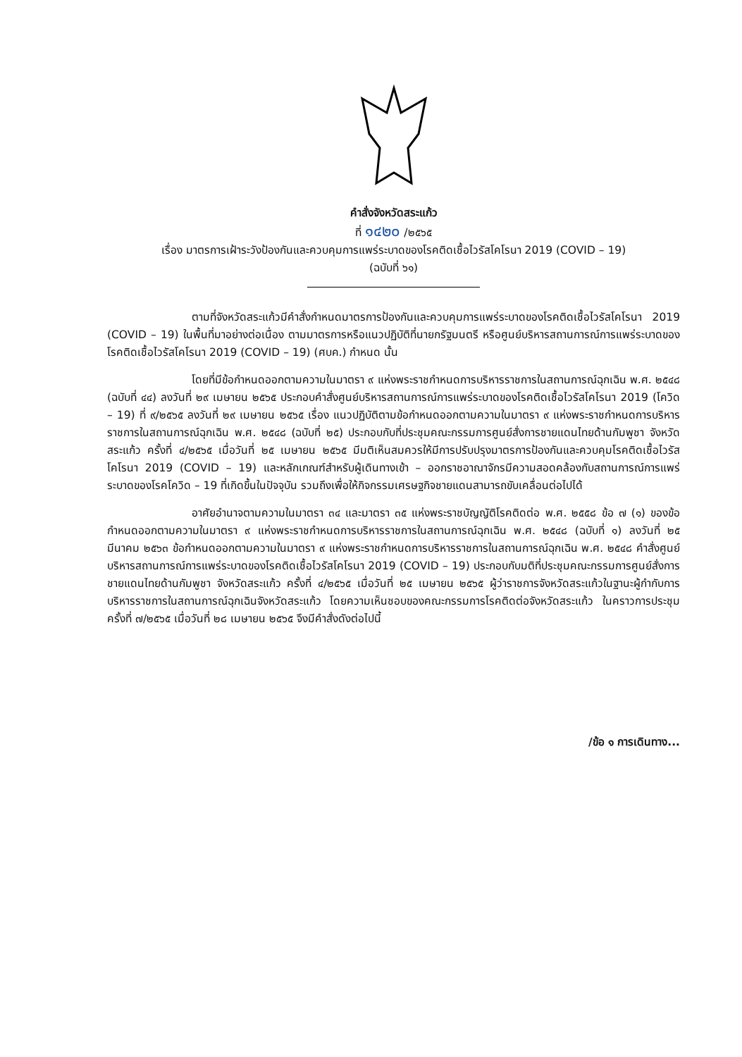คำสั่งจังหวัดสระแก้ว
ที่ ๑๔๒๐ /๒๕๖๕
เรื่อง มาตรการเฝ้าระวังป้องกันและควบคุมการแพร่ระบาดของโรคติดเชื้อไวรัสโคโรนา 2019 (COVID – 19)
(ฉบับที่ ๖๑)
ตามที่จังหวัดสระแก้วมีคำสั่งกำหนดมาตรการป้องกันและควบคุมการแพร่ระบาดของโรคติดเชื้อไวรัสโคโรนา 2019 (COVID – 19) ในพื้นที่มาอย่างต่อเนื่อง ตามมาตรการหรือแนวปฏิบัติที่นายกรัฐมนตรี หรือศูนย์บริหารสถานการณ์การแพร่ระบาดของโรคติดเชื้อไวรัสโคโรนา 2019 (COVID – 19) (ศบค.) กำหนด นั้น
โดยที่มีข้อกำหนดออกตามความในมาตรา ๙ แห่งพระราชกำหนดการบริหารราชการในสถานการณ์ฉุกเฉิน พ.ศ. ๒๕๔๘ (ฉบับที่ ๔๔) ลงวันที่ ๒๙ เมษายน ๒๕๖๕ ประกอบคำสั่งศูนย์บริหารสถานการณ์การแพร่ระบาดของโรคติดเชื้อไวรัสโคโรนา 2019 (โควิด – 19) ที่ ๙/๒๕๖๕ ลงวันที่ ๒๙ เมษายน ๒๕๖๕ เรื่อง แนวปฏิบัติตามข้อกำหนดออกตามความในมาตรา ๙ แห่งพระราชกำหนดการบริหารราชการในสถานการณ์ฉุกเฉิน พ.ศ. ๒๕๔๘ (ฉบับที่ ๒๕) ประกอบกับที่ประชุมคณะกรรมการศูนย์สั่งการชายแดนไทยด้านกัมพูชา จังหวัดสระแก้ว ครั้งที่ ๔/๒๕๖๕ เมื่อวันที่ ๒๕ เมษายน ๒๕๖๕ มีมติเห็นสมควรให้มีการปรับปรุงมาตรการป้องกันและควบคุมโรคติดเชื้อไวรัสโคโรนา 2019 (COVID – 19) และหลักเกณฑ์สำหรับผู้เดินทางเข้า – ออกราชอาณาจักรมีความสอดคล้องกับสถานการณ์การแพร่ระบาดของโรคโควิด – 19 ที่เกิดขึ้นในปัจจุบัน รวมถึงเพื่อให้กิจกรรมเศรษฐกิจชายแดนสามารถขับเคลื่อนต่อไปได้
อาศัยอำนาจตามความในมาตรา ๓๔ และมาตรา ๓๕ แห่งพระราชบัญญัติโรคติดต่อ พ.ศ. ๒๕๕๘ ข้อ ๗ (๑) ของข้อกำหนดออกตามความในมาตรา ๙ แห่งพระราชกำหนดการบริหารราชการในสถานการณ์ฉุกเฉิน พ.ศ. ๒๕๔๘ (ฉบับที่ ๑) ลงวันที่ ๒๕ มีนาคม ๒๕๖๓ ข้อกำหนดออกตามความในมาตรา ๙ แห่งพระราชกำหนดการบริหารราชการในสถานการณ์ฉุกเฉิน พ.ศ. ๒๕๔๘ คำสั่งศูนย์บริหารสถานการณ์การแพร่ระบาดของโรคติดเชื้อไวรัสโคโรนา 2019 (COVID – 19) ประกอบกับมติที่ประชุมคณะกรรมการศูนย์สั่งการชายแดนไทยด้านกัมพูชา จังหวัดสระแก้ว ครั้งที่ ๔/๒๕๖๕ เมื่อวันที่ ๒๕ เมษายน ๒๕๖๕ ผู้ว่าราชการจังหวัดสระแก้วในฐานะผู้กำกับการบริหารราชการในสถานการณ์ฉุกเฉินจังหวัดสระแก้ว โดยความเห็นชอบของคณะกรรมการโรคติดต่อจังหวัดสระแก้ว ในคราวการประชุมครั้งที่ ๗/๒๕๖๕ เมื่อวันที่ ๒๘ เมษายน ๒๕๖๕ จึงมีคำสั่งดังต่อไปนี้
/ข้อ ๑ การเดินทาง...